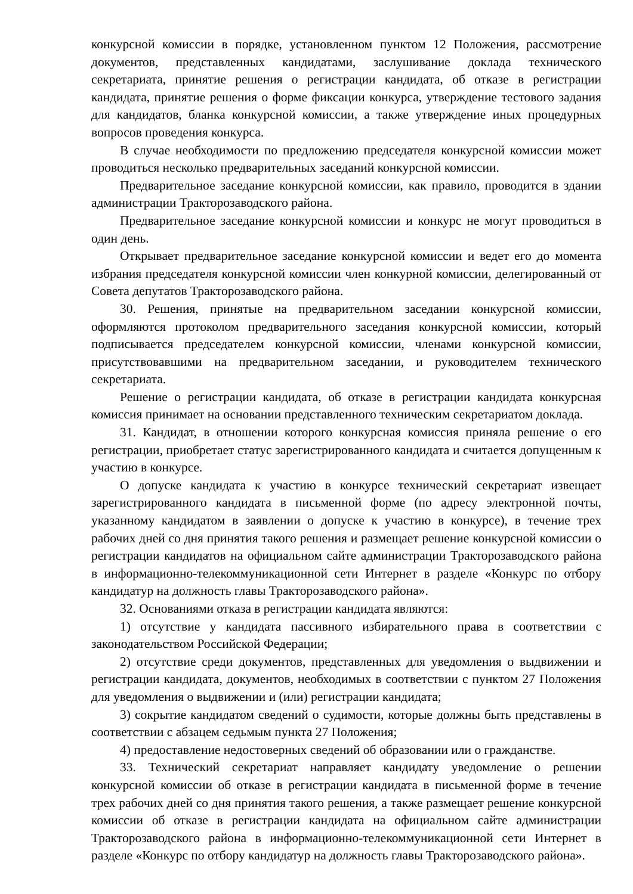конкурсной комиссии в порядке, установленном пунктом 12 Положения, рассмотрение документов, представленных кандидатами, заслушивание доклада технического секретариата, принятие решения о регистрации кандидата, об отказе в регистрации кандидата, принятие решения о форме фиксации конкурса, утверждение тестового задания для кандидатов, бланка конкурсной комиссии, а также утверждение иных процедурных вопросов проведения конкурса.
В случае необходимости по предложению председателя конкурсной комиссии может проводиться несколько предварительных заседаний конкурсной комиссии.
Предварительное заседание конкурсной комиссии, как правило, проводится в здании администрации Тракторозаводского района.
Предварительное заседание конкурсной комиссии и конкурс не могут проводиться в один день.
Открывает предварительное заседание конкурсной комиссии и ведет его до момента избрания председателя конкурсной комиссии член конкурной комиссии, делегированный от Совета депутатов Тракторозаводского района.
30. Решения, принятые на предварительном заседании конкурсной комиссии, оформляются протоколом предварительного заседания конкурсной комиссии, который подписывается председателем конкурсной комиссии, членами конкурсной комиссии, присутствовавшими на предварительном заседании, и руководителем технического секретариата.
Решение о регистрации кандидата, об отказе в регистрации кандидата конкурсная комиссия принимает на основании представленного техническим секретариатом доклада.
31. Кандидат, в отношении которого конкурсная комиссия приняла решение о его регистрации, приобретает статус зарегистрированного кандидата и считается допущенным к участию в конкурсе.
О допуске кандидата к участию в конкурсе технический секретариат извещает зарегистрированного кандидата в письменной форме (по адресу электронной почты, указанному кандидатом в заявлении о допуске к участию в конкурсе), в течение трех рабочих дней со дня принятия такого решения и размещает решение конкурсной комиссии о регистрации кандидатов на официальном сайте администрации Тракторозаводского района в информационно-телекоммуникационной сети Интернет в разделе «Конкурс по отбору кандидатур на должность главы Тракторозаводского района».
32. Основаниями отказа в регистрации кандидата являются:
1) отсутствие у кандидата пассивного избирательного права в соответствии с законодательством Российской Федерации;
2) отсутствие среди документов, представленных для уведомления о выдвижении и регистрации кандидата, документов, необходимых в соответствии с пунктом 27 Положения для уведомления о выдвижении и (или) регистрации кандидата;
3) сокрытие кандидатом сведений о судимости, которые должны быть представлены в соответствии с абзацем седьмым пункта 27 Положения;
4) предоставление недостоверных сведений об образовании или о гражданстве.
33. Технический секретариат направляет кандидату уведомление о решении конкурсной комиссии об отказе в регистрации кандидата в письменной форме в течение трех рабочих дней со дня принятия такого решения, а также размещает решение конкурсной комиссии об отказе в регистрации кандидата на официальном сайте администрации Тракторозаводского района в информационно-телекоммуникационной сети Интернет в разделе «Конкурс по отбору кандидатур на должность главы Тракторозаводского района».